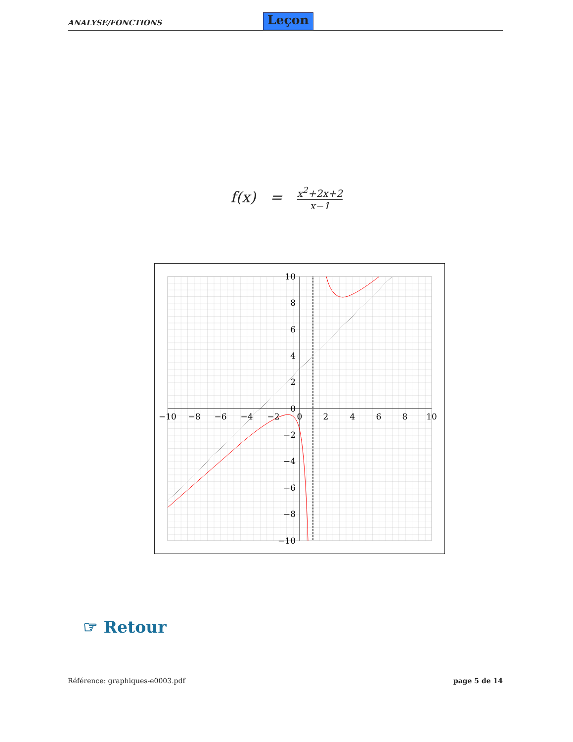ANALYSE/FONCTIONS
Leçon
f(x) =
x<sup>2</sup>+2x+2
x−1
−10
−8
−6
−4
−2
0
2
4
6
8
10
10
8
6
4
2
0
−2
−4
−6
−8
−10
☞ Retour
Référence: graphiques-e0003.pdf page 5 de 14